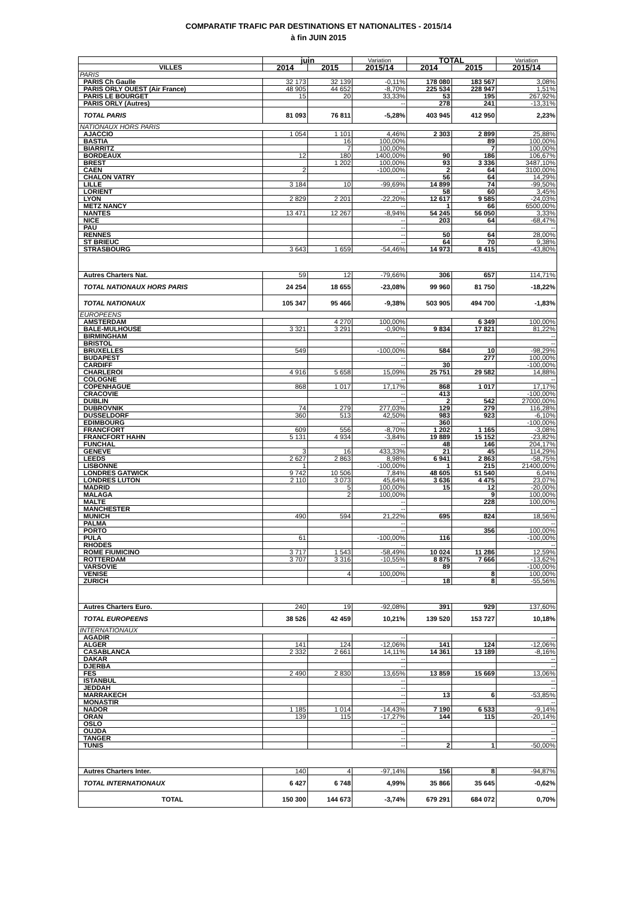COMPARATIF TRAFIC PAR DESTINATIONS ET NATIONALITES - 2015/14
à fin JUIN 2015
| | juin | | Variation | TOTAL | | Variation |
| --- | --- | --- | --- | --- | --- | --- |
| VILLES | 2014 | 2015 | 2015/14 | 2014 | 2015 | 2015/14 |
| PARIS | | | | | | |
| PARIS Ch Gaulle | 32 173 | 32 139 | -0,11% | 178 080 | 183 567 | 3,08% |
| PARIS ORLY OUEST (Air France) | 48 905 | 44 652 | -8,70% | 225 534 | 228 947 | 1,51% |
| PARIS LE BOURGET | 15 | 20 | 33,33% | 53 | 195 | 267,92% |
| PARIS ORLY (Autres) | | | -- | 278 | 241 | -13,31% |
| TOTAL PARIS | 81 093 | 76 811 | -5,28% | 403 945 | 412 950 | 2,23% |
| NATIONAUX HORS PARIS | | | | | | |
| AJACCIO | 1 054 | 1 101 | 4,46% | 2 303 | 2 899 | 25,88% |
| BASTIA | | 16 | 100,00% | | 89 | 100,00% |
| BIARRITZ | | 7 | 100,00% | | 7 | 100,00% |
| BORDEAUX | 12 | 180 | 1400,00% | 90 | 186 | 106,67% |
| BREST | | 1 202 | 100,00% | 93 | 3 336 | 3487,10% |
| CAEN | 2 | | -100,00% | 2 | 64 | 3100,00% |
| CHALON VATRY | | | -- | 56 | 64 | 14,29% |
| LILLE | 3 184 | 10 | -99,69% | 14 899 | 74 | -99,50% |
| LORIENT | | | -- | 58 | 60 | 3,45% |
| LYON | 2 829 | 2 201 | -22,20% | 12 617 | 9 585 | -24,03% |
| METZ NANCY | | | -- | 1 | 66 | 6500,00% |
| NANTES | 13 471 | 12 267 | -8,94% | 54 245 | 56 050 | 3,33% |
| NICE | | | -- | 203 | 64 | -68,47% |
| PAU | | | -- | | | -- |
| RENNES | | | -- | 50 | 64 | 28,00% |
| ST BRIEUC | | | -- | 64 | 70 | 9,38% |
| STRASBOURG | 3 643 | 1 659 | -54,46% | 14 973 | 8 415 | -43,80% |
| Autres Charters Nat. | 59 | 12 | -79,66% | 306 | 657 | 114,71% |
| TOTAL NATIONAUX HORS PARIS | 24 254 | 18 655 | -23,08% | 99 960 | 81 750 | -18,22% |
| TOTAL NATIONAUX | 105 347 | 95 466 | -9,38% | 503 905 | 494 700 | -1,83% |
| EUROPEENS | | | | | | |
| AMSTERDAM | | 4 270 | 100,00% | | 6 349 | 100,00% |
| BALE-MULHOUSE | 3 321 | 3 291 | -0,90% | 9 834 | 17 821 | 81,22% |
| BIRMINGHAM | | | -- | | | -- |
| BRISTOL | | | -- | | | -- |
| BRUXELLES | 549 | | -100,00% | 584 | 10 | -98,29% |
| BUDAPEST | | | -- | | 277 | 100,00% |
| CARDIFF | | | -- | 30 | | -100,00% |
| CHARLEROI | 4 916 | 5 658 | 15,09% | 25 751 | 29 582 | 14,88% |
| COLOGNE | | | -- | | | -- |
| COPENHAGUE | 868 | 1 017 | 17,17% | 868 | 1 017 | 17,17% |
| CRACOVIE | | | -- | 413 | | -100,00% |
| DUBLIN | | | -- | 2 | 542 | 27000,00% |
| DUBROVNIK | 74 | 279 | 277,03% | 129 | 279 | 116,28% |
| DUSSELDORF | 360 | 513 | 42,50% | 983 | 923 | -6,10% |
| EDIMBOURG | | | -- | 360 | | -100,00% |
| FRANCFORT | 609 | 556 | -8,70% | 1 202 | 1 165 | -3,08% |
| FRANCFORT HAHN | 5 131 | 4 934 | -3,84% | 19 889 | 15 152 | -23,82% |
| FUNCHAL | | | -- | 48 | 146 | 204,17% |
| GENEVE | 3 | 16 | 433,33% | 21 | 45 | 114,29% |
| LEEDS | 2 627 | 2 863 | 8,98% | 6 941 | 2 863 | -58,75% |
| LISBONNE | 1 | | -100,00% | 1 | 215 | 21400,00% |
| LONDRES GATWICK | 9 742 | 10 506 | 7,84% | 48 605 | 51 540 | 6,04% |
| LONDRES LUTON | 2 110 | 3 073 | 45,64% | 3 636 | 4 475 | 23,07% |
| MADRID | | 5 | 100,00% | 15 | 12 | -20,00% |
| MALAGA | | 2 | 100,00% | | 9 | 100,00% |
| MALTE | | | -- | | 228 | 100,00% |
| MANCHESTER | | | -- | | | -- |
| MUNICH | 490 | 594 | 21,22% | 695 | 824 | 18,56% |
| PALMA | | | -- | | | -- |
| PORTO | | | -- | | 356 | 100,00% |
| PULA | 61 | | -100,00% | 116 | | -100,00% |
| RHODES | | | -- | | | -- |
| ROME FIUMICINO | 3 717 | 1 543 | -58,49% | 10 024 | 11 286 | 12,59% |
| ROTTERDAM | 3 707 | 3 316 | -10,55% | 8 875 | 7 666 | -13,62% |
| VARSOVIE | | | -- | 89 | | -100,00% |
| VENISE | | 4 | 100,00% | | 8 | 100,00% |
| ZURICH | | | -- | 18 | 8 | -55,56% |
| Autres Charters Euro. | 240 | 19 | -92,08% | 391 | 929 | 137,60% |
| TOTAL EUROPEENS | 38 526 | 42 459 | 10,21% | 139 520 | 153 727 | 10,18% |
| INTERNATIONAUX | | | | | | |
| AGADIR | | | -- | | | -- |
| ALGER | 141 | 124 | -12,06% | 141 | 124 | -12,06% |
| CASABLANCA | 2 332 | 2 661 | 14,11% | 14 361 | 13 189 | -8,16% |
| DAKAR | | | -- | | | -- |
| DJERBA | | | -- | | | -- |
| FES | 2 490 | 2 830 | 13,65% | 13 859 | 15 669 | 13,06% |
| ISTANBUL | | | -- | | | -- |
| JEDDAH | | | -- | | | -- |
| MARRAKECH | | | -- | 13 | 6 | -53,85% |
| MONASTIR | | | -- | | | -- |
| NADOR | 1 185 | 1 014 | -14,43% | 7 190 | 6 533 | -9,14% |
| ORAN | 139 | 115 | -17,27% | 144 | 115 | -20,14% |
| OSLO | | | -- | | | -- |
| OUJDA | | | -- | | | -- |
| TANGER | | | -- | | | -- |
| TUNIS | | | -- | 2 | 1 | -50,00% |
| Autres Charters Inter. | 140 | 4 | -97,14% | 156 | 8 | -94,87% |
| TOTAL INTERNATIONAUX | 6 427 | 6 748 | 4,99% | 35 866 | 35 645 | -0,62% |
| TOTAL | 150 300 | 144 673 | -3,74% | 679 291 | 684 072 | 0,70% |